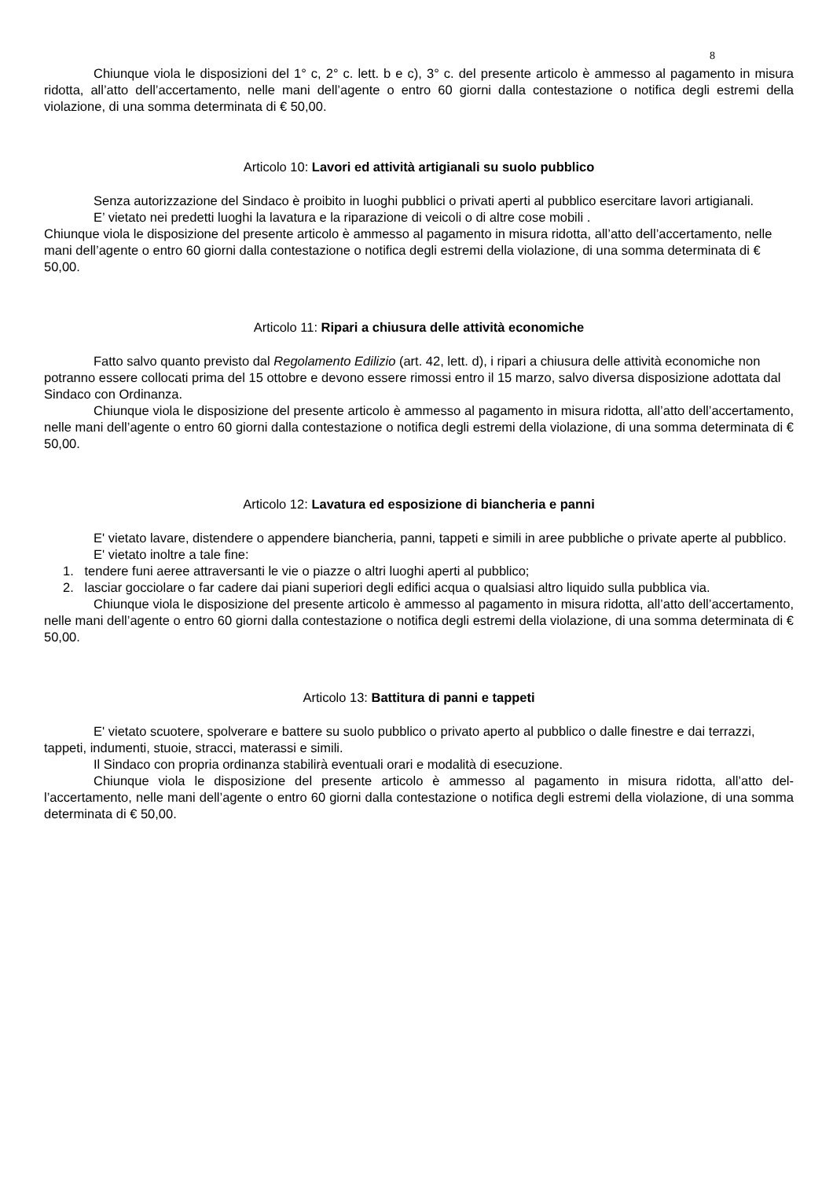8
Chiunque viola le disposizioni del 1° c, 2° c. lett. b e c), 3° c. del presente articolo è ammesso al pagamento in misura ridotta, all’atto dell’accertamento, nelle mani dell’agente o entro 60 giorni dalla contestazione o notifica degli estremi della violazione, di una somma determinata di € 50,00.
Articolo 10: Lavori ed attività artigianali su suolo pubblico
Senza autorizzazione del Sindaco è proibito in luoghi pubblici o privati aperti al pubblico esercitare lavori artigianali.
E’ vietato nei predetti luoghi la lavatura e la riparazione di veicoli o di altre cose mobili .
Chiunque viola le disposizione del presente articolo è ammesso al pagamento in misura ridotta, all’atto dell’accertamento, nelle mani dell’agente o entro 60 giorni dalla contestazione o notifica degli estremi della violazione, di una somma determinata di € 50,00.
Articolo 11: Ripari a chiusura delle attività economiche
Fatto salvo quanto previsto dal Regolamento Edilizio (art. 42, lett. d), i ripari a chiusura delle attività economiche non potranno essere collocati prima del 15 ottobre e devono essere rimossi entro il 15 marzo, salvo diversa disposizione adottata dal Sindaco con Ordinanza.
Chiunque viola le disposizione del presente articolo è ammesso al pagamento in misura ridotta, all’atto dell’accertamento, nelle mani dell’agente o entro 60 giorni dalla contestazione o notifica degli estremi della violazione, di una somma determinata di € 50,00.
Articolo 12: Lavatura ed esposizione di biancheria e panni
E' vietato lavare, distendere o appendere biancheria, panni, tappeti e simili in aree pubbliche o private aperte al pubblico.
E' vietato inoltre a tale fine:
1. tendere funi aeree attraversanti le vie o piazze o altri luoghi aperti al pubblico;
2. lasciar gocciolare o far cadere dai piani superiori degli edifici acqua o qualsiasi altro liquido sulla pubblica via.
Chiunque viola le disposizione del presente articolo è ammesso al pagamento in misura ridotta, all’atto dell’accertamento, nelle mani dell’agente o entro 60 giorni dalla contestazione o notifica degli estremi della violazione, di una somma determinata di € 50,00.
Articolo 13: Battitura di panni e tappeti
E' vietato scuotere, spolverare e battere su suolo pubblico o privato aperto al pubblico o dalle finestre e dai terrazzi, tappeti, indumenti, stuoie, stracci, materassi e simili.
Il Sindaco con propria ordinanza stabilirà eventuali orari e modalità di esecuzione.
Chiunque viola le disposizione del presente articolo è ammesso al pagamento in misura ridotta, all’atto del-l’accertamento, nelle mani dell’agente o entro 60 giorni dalla contestazione o notifica degli estremi della violazione, di una somma determinata di € 50,00.